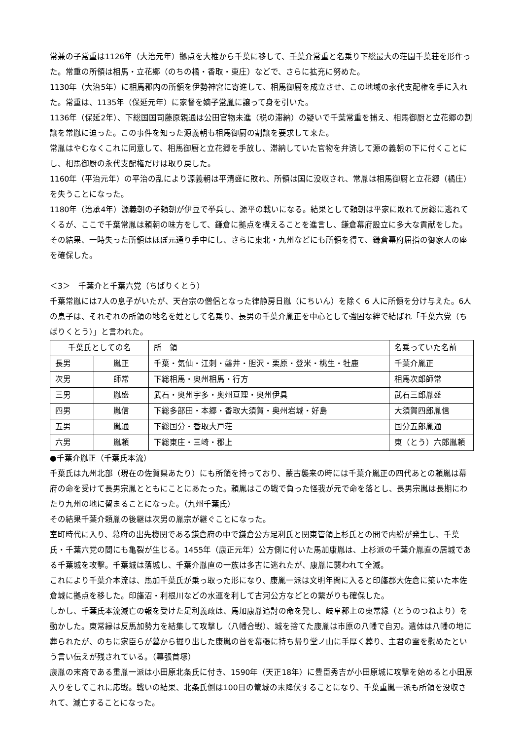常兼の子常重は1126年（大治元年）拠点を大椎から千葉に移して、千葉介常重と名乗り下総最大の荘園千葉荘を形作った。常重の所領は相馬・立花郷（のちの橘・香取・東庄）などで、さらに拡充に努めた。
1130年（大治5年）に相馬郡内の所領を伊勢神宮に寄進して、相馬御厨を成立させ、この地域の永代支配権を手に入れた。常重は、1135年（保延元年）に家督を嫡子常胤に譲って身を引いた。
1136年（保延2年）、下総国国司藤原親通は公田官物未進（税の滞納）の疑いで千葉常重を捕え、相馬御厨と立花郷の割譲を常胤に迫った。この事件を知った源義朝も相馬御厨の割譲を要求して来た。
常胤はやむなくこれに同意して、相馬御厨と立花郷を手放し、滞納していた官物を弁済して源の義朝の下に付くことにし、相馬御厨の永代支配権だけは取り戻した。
1160年（平治元年）の平治の乱により源義朝は平清盛に敗れ、所領は国に没収され、常胤は相馬御厨と立花郷（橘庄）を失うことになった。
1180年（治承4年）源義朝の子頼朝が伊豆で挙兵し、源平の戦いになる。結果として頼朝は平家に敗れて房総に逃れてくるが、ここで千葉常胤は頼朝の味方をして、鎌倉に拠点を構えることを進言し、鎌倉幕府設立に多大な貢献をした。その結果、一時失った所領はほぼ元通り手中にし、さらに東北・九州などにも所領を得て、鎌倉幕府屈指の御家人の座を確保した。
＜3＞　千葉介と千葉六党（ちばりくとう）
千葉常胤には7人の息子がいたが、天台宗の僧侶となった律静房日胤（にちいん）を除く 6 人に所領を分け与えた。6人の息子は、それぞれの所領の地名を姓として名乗り、長男の千葉介胤正を中心として強固な絆で結ばれ「千葉六党（ちばりくとう）」と言われた。
| 千葉氏としての名 | | 所 領 | 名乗っていた名前 |
| 長男 | 胤正 | 千葉・気仙・江刺・磐井・胆沢・栗原・登米・桃生・牡鹿 | 千葉介胤正 |
| 次男 | 師常 | 下総相馬・奥州相馬・行方 | 相馬次郎師常 |
| 三男 | 胤盛 | 武石・奥州宇多・奥州亘理・奥州伊具 | 武石三郎胤盛 |
| 四男 | 胤信 | 下総多部田・本郷・香取大須賀・奥州岩城・好島 | 大須賀四郎胤信 |
| 五男 | 胤通 | 下総国分・香取大戸荘 | 国分五郎胤通 |
| 六男 | 胤頼 | 下総東庄・三崎・郡上 | 東（とう）六郎胤頼 |
●千葉介胤正（千葉氏本流）
千葉氏は九州北部（現在の佐賀県あたり）にも所領を持っており、蒙古襲来の時には千葉介胤正の四代あとの頼胤は幕府の命を受けて長男宗胤とともにことにあたった。頼胤はこの戦で負った怪我が元で命を落とし、長男宗胤は長期にわたり九州の地に留まることになった。（九州千葉氏）
その結果千葉介頼胤の後継は次男の胤宗が継ぐことになった。
室町時代に入り、幕府の出先機関である鎌倉府の中で鎌倉公方足利氏と関東管領上杉氏との間で内紛が発生し、千葉氏・千葉六党の間にも亀裂が生じる。1455年（康正元年）公方側に付いた馬加康胤は、上杉派の千葉介胤直の居城である千葉城を攻撃。千葉城は落城し、千葉介胤直の一族は多古に逃れたが、康胤に襲われて全滅。
これにより千葉介本流は、馬加千葉氏が乗っ取った形になり、康胤一派は文明年間に入ると印旛郡大佐倉に築いた本佐倉城に拠点を移した。印旛沼・利根川などの水運を利して古河公方などとの繋がりも確保した。
しかし、千葉氏本流滅亡の報を受けた足利義政は、馬加康胤追討の命を発し、岐阜郡上の東常縁（とうのつねより）を動かした。東常縁は反馬加勢力を結集して攻撃し（八幡合戦）、城を捨てた康胤は市原の八幡で自刃。遺体は八幡の地に葬られたが、のちに家臣らが墓から掘り出した康胤の首を幕張に持ち帰り堂ノ山に手厚く葬り、主君の霊を慰めたという言い伝えが残されている。（幕張首塚）
康胤の末裔である重胤一派は小田原北条氏に付き、1590年（天正18年）に豊臣秀吉が小田原城に攻撃を始めると小田原入りをしてこれに応戦。戦いの結果、北条氏側は100日の篭城の末降伏することになり、千葉重胤一派も所領を没収されて、滅亡することになった。